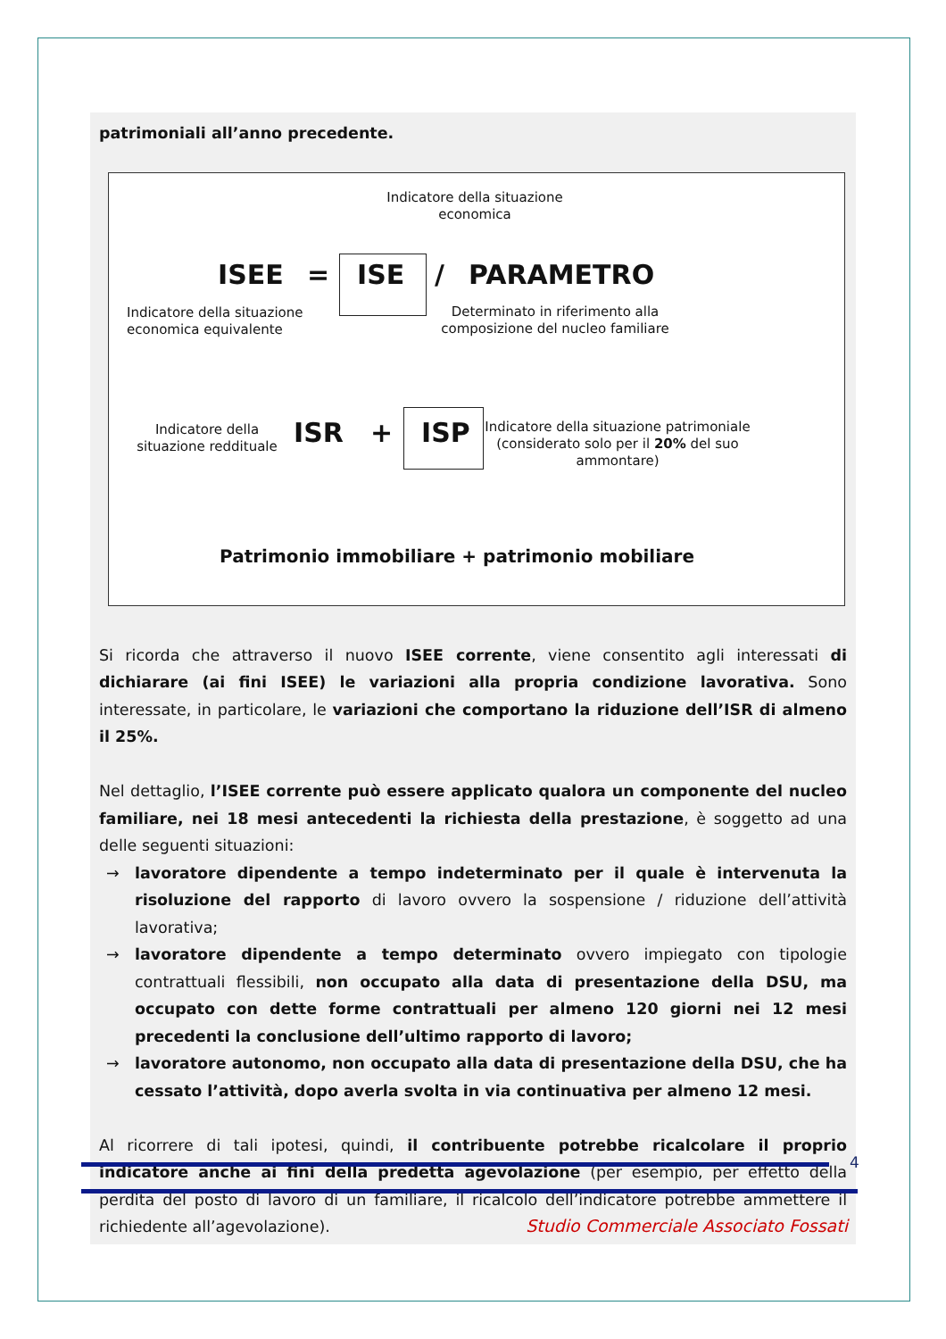patrimoniali all’anno precedente.
Indicatore della situazione economica
ISEE = ISE / PARAMETRO
Indicatore della situazione economica equivalente
Determinato in riferimento alla composizione del nucleo familiare
Indicatore della situazione reddituale
ISR + ISP
Indicatore della situazione patrimoniale (considerato solo per il 20% del suo ammontare)
Patrimonio immobiliare + patrimonio mobiliare
Si ricorda che attraverso il nuovo ISEE corrente, viene consentito agli interessati di dichiarare (ai fini ISEE) le variazioni alla propria condizione lavorativa. Sono interessate, in particolare, le variazioni che comportano la riduzione dell’ISR di almeno il 25%.
Nel dettaglio, l’ISEE corrente può essere applicato qualora un componente del nucleo familiare, nei 18 mesi antecedenti la richiesta della prestazione, è soggetto ad una delle seguenti situazioni:
→ lavoratore dipendente a tempo indeterminato per il quale è intervenuta la risoluzione del rapporto di lavoro ovvero la sospensione / riduzione dell’attività lavorativa;
→ lavoratore dipendente a tempo determinato ovvero impiegato con tipologie contrattuali flessibili, non occupato alla data di presentazione della DSU, ma occupato con dette forme contrattuali per almeno 120 giorni nei 12 mesi precedenti la conclusione dell’ultimo rapporto di lavoro;
→ lavoratore autonomo, non occupato alla data di presentazione della DSU, che ha cessato l’attività, dopo averla svolta in via continuativa per almeno 12 mesi.
Al ricorrere di tali ipotesi, quindi, il contribuente potrebbe ricalcolare il proprio indicatore anche ai fini della predetta agevolazione (per esempio, per effetto della perdita del posto di lavoro di un familiare, il ricalcolo dell’indicatore potrebbe ammettere il richiedente all’agevolazione).
4
Studio Commerciale Associato Fossati